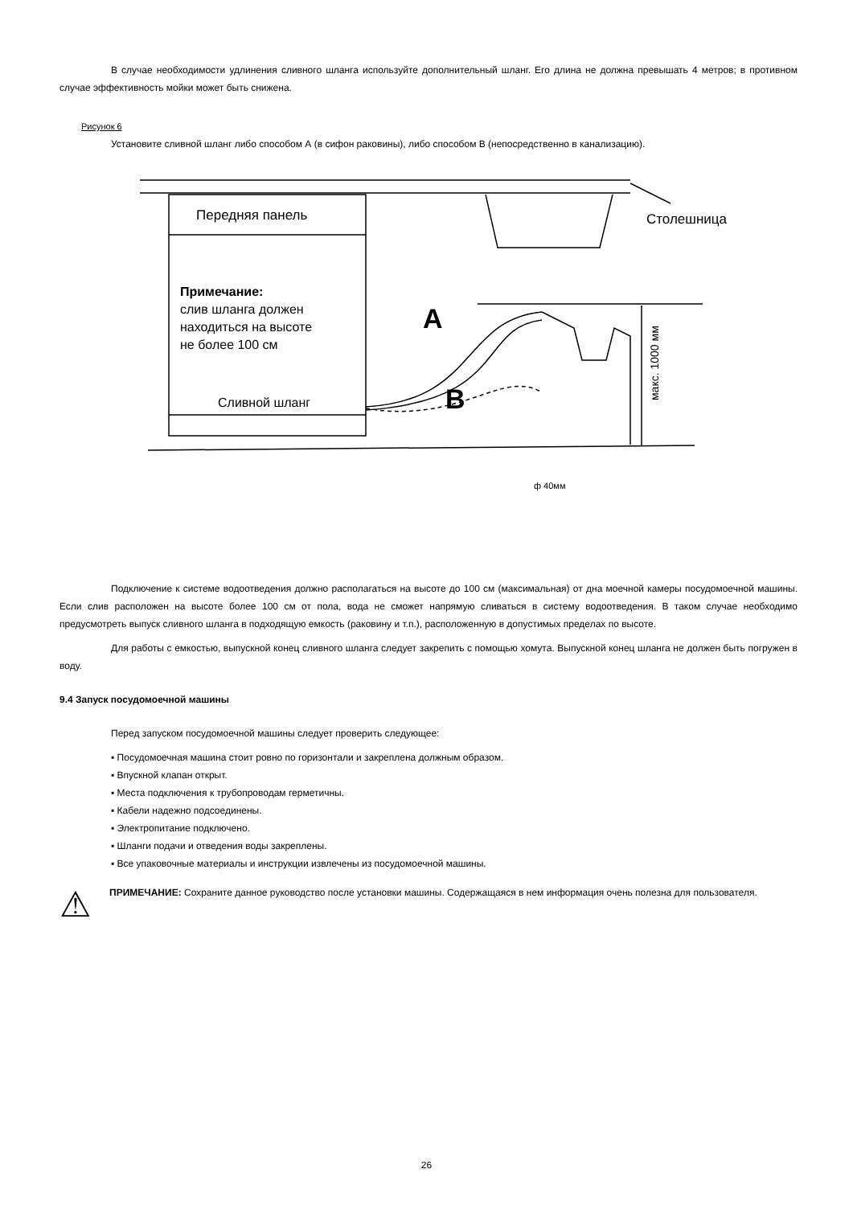В случае необходимости удлинения сливного шланга используйте дополнительный шланг. Его длина не должна превышать 4 метров; в противном случае эффективность мойки может быть снижена.
Рисунок 6
Установите сливной шланг либо способом А (в сифон раковины), либо способом В (непосредственно в канализацию).
Передняя панель
Столешница
Примечание:
слив шланга должен
находиться на высоте
не более 100 см
Сливной шланг
A
B
ф 40мм
макс. 1000 мм
Подключение к системе водоотведения должно располагаться на высоте до 100 см (максимальная) от дна моечной камеры посудомоечной машины. Если слив расположен на высоте более 100 см от пола, вода не сможет напрямую сливаться в систему водоотведения. В таком случае необходимо предусмотреть выпуск сливного шланга в подходящую емкость (раковину и т.п.), расположенную в допустимых пределах по высоте.
Для работы с емкостью, выпускной конец сливного шланга следует закрепить с помощью хомута. Выпускной конец шланга не должен быть погружен в воду.
9.4 Запуск посудомоечной машины
Перед запуском посудомоечной машины следует проверить следующее:
▪ Посудомоечная машина стоит ровно по горизонтали и закреплена должным образом.
▪ Впускной клапан открыт.
▪ Места подключения к трубопроводам герметичны.
▪ Кабели надежно подсоединены.
▪ Электропитание подключено.
▪ Шланги подачи и отведения воды закреплены.
▪ Все упаковочные материалы и инструкции извлечены из посудомоечной машины.
⚠
ПРИМЕЧАНИЕ: Сохраните данное руководство после установки машины. Содержащаяся в нем информация очень полезна для пользователя.
26